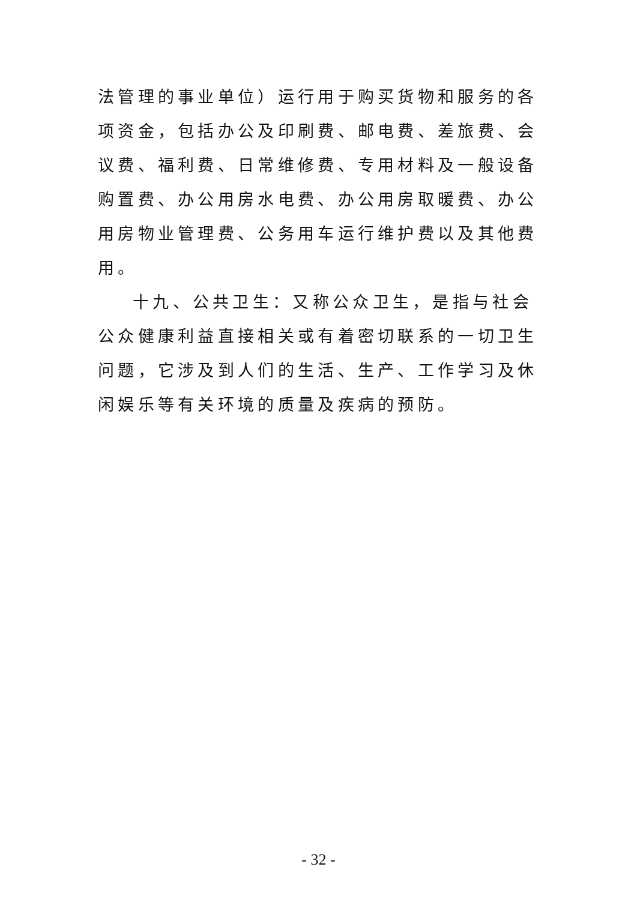法管理的事业单位）运行用于购买货物和服务的各项资金，包括办公及印刷费、邮电费、差旅费、会议费、福利费、日常维修费、专用材料及一般设备购置费、办公用房水电费、办公用房取暖费、办公用房物业管理费、公务用车运行维护费以及其他费用。
十九、公共卫生：又称公众卫生，是指与社会公众健康利益直接相关或有着密切联系的一切卫生问题，它涉及到人们的生活、生产、工作学习及休闲娱乐等有关环境的质量及疾病的预防。
- 32 -